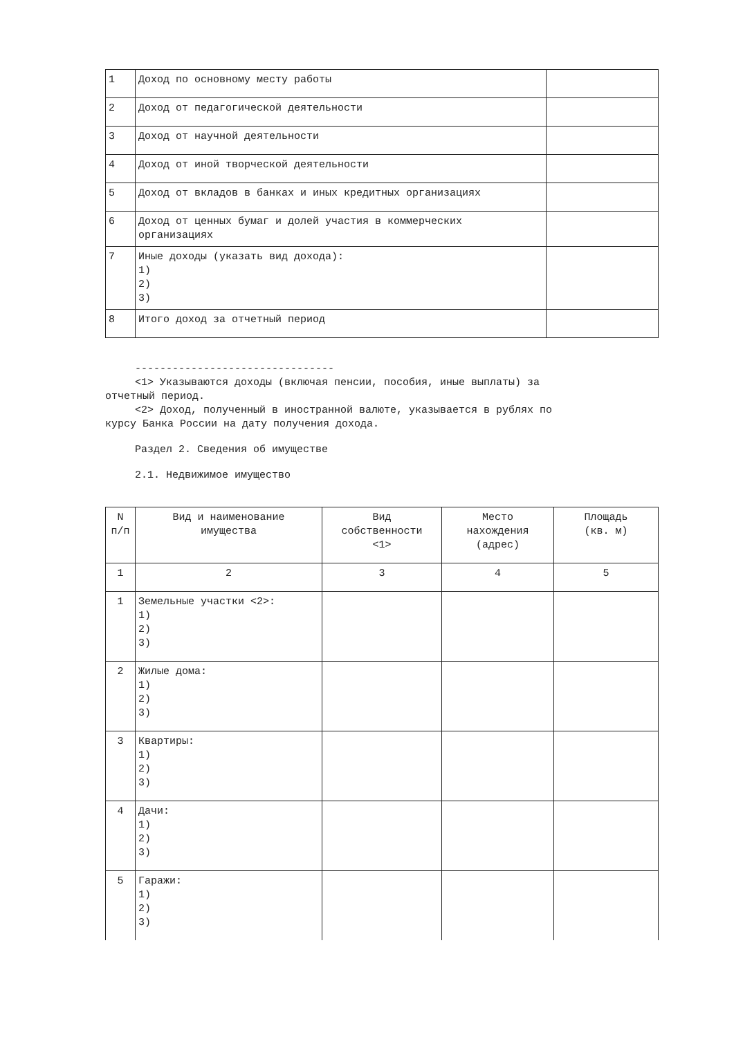| 1 | Доход по основному месту работы | |
| 2 | Доход от педагогической деятельности | |
| 3 | Доход от научной деятельности | |
| 4 | Доход от иной творческой деятельности | |
| 5 | Доход от вкладов в банках и иных кредитных организациях | |
| 6 | Доход от ценных бумаг и долей участия в коммерческих организациях | |
| 7 | Иные доходы (указать вид дохода): 1) 2) 3) | |
| 8 | Итого доход за отчетный период | |
--------------------------------
<1> Указываются доходы (включая пенсии, пособия, иные выплаты) за
отчетный период.
<2> Доход, полученный в иностранной валюте, указывается в рублях по
курсу Банка России на дату получения дохода.
Раздел 2. Сведения об имуществе
2.1. Недвижимое имущество
| N п/п | Вид и наименование имущества | Вид собственности <1> | Место нахождения (адрес) | Площадь (кв. м) |
| --- | --- | --- | --- | --- |
| 1 | 2 | 3 | 4 | 5 |
| 1 | Земельные участки <2>: 1) 2) 3) | | | |
| 2 | Жилые дома: 1) 2) 3) | | | |
| 3 | Квартиры: 1) 2) 3) | | | |
| 4 | Дачи: 1) 2) 3) | | | |
| 5 | Гаражи: 1) 2) 3) | | | |